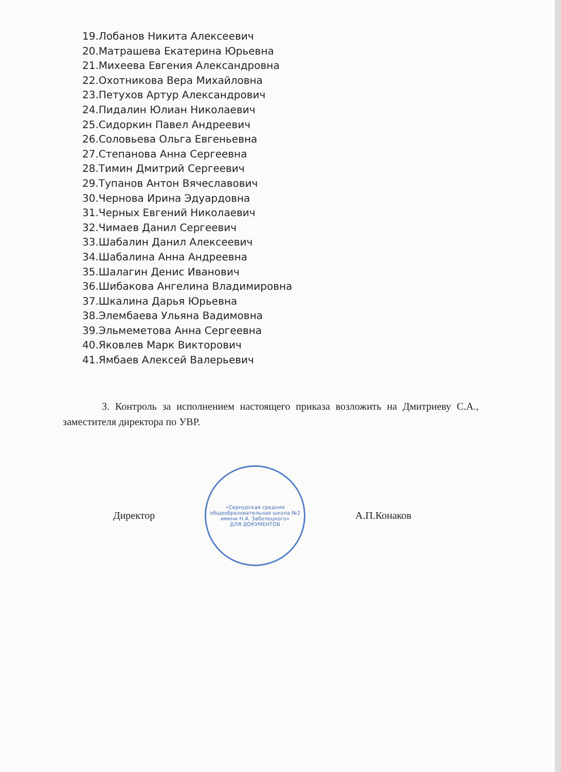19.Лобанов Никита Алексеевич
20.Матрашева Екатерина Юрьевна
21.Михеева Евгения Александровна
22.Охотникова Вера Михайловна
23.Петухов Артур Александрович
24.Пидалин Юлиан Николаевич
25.Сидоркин Павел Андреевич
26.Соловьева Ольга Евгеньевна
27.Степанова Анна Сергеевна
28.Тимин Дмитрий Сергеевич
29.Тупанов Антон Вячеславович
30.Чернова Ирина Эдуардовна
31.Черных Евгений Николаевич
32.Чимаев Данил Сергеевич
33.Шабалин Данил Алексеевич
34.Шабалина Анна Андреевна
35.Шалагин Денис Иванович
36.Шибакова Ангелина Владимировна
37.Шкалина Дарья Юрьевна
38.Элембаева Ульяна Вадимовна
39.Эльмеметова Анна Сергеевна
40.Яковлев Марк Викторович
41.Ямбаев Алексей Валерьевич
3. Контроль за исполнением настоящего приказа возложить на Дмитриеву С.А., заместителя директора по УВР.
Директор
«Сернурская средняя общеобразовательная школа №2 имени Н.А. Заболоцкого»
ДЛЯ ДОКУМЕНТОВ
А.П.Конаков